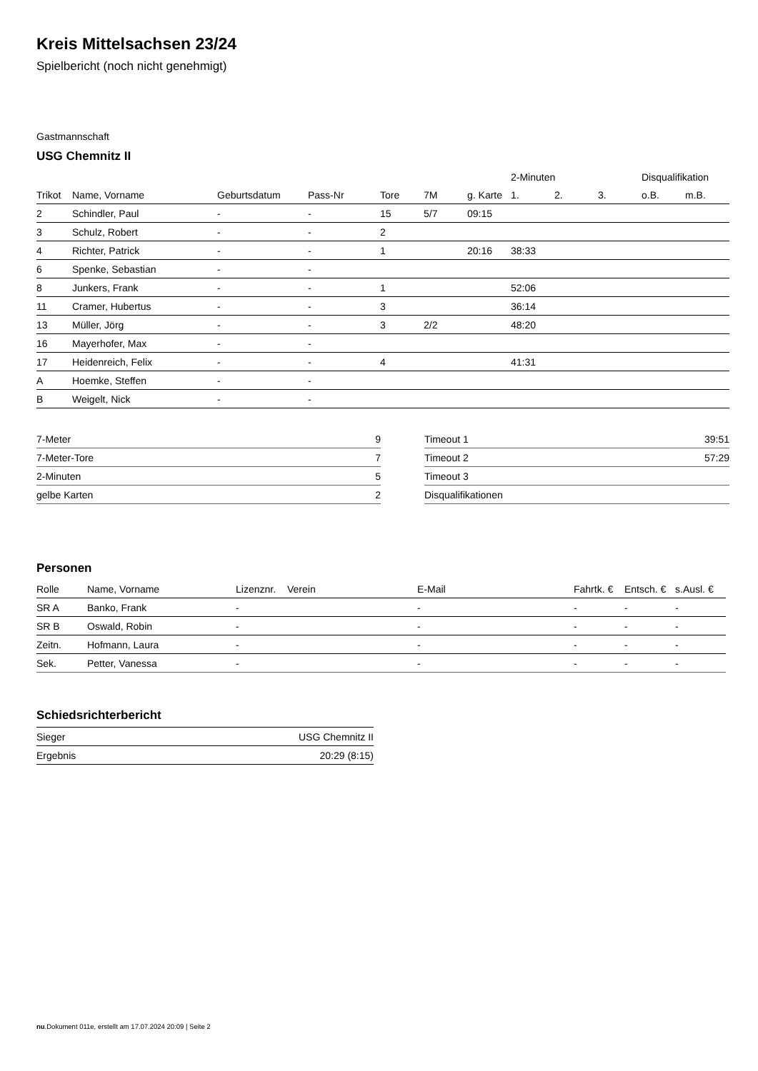Kreis Mittelsachsen 23/24
Spielbericht (noch nicht genehmigt)
Gastmannschaft
USG Chemnitz II
| | | | | | | | 2-Minuten | | | Disqualifikation | |
| --- | --- | --- | --- | --- | --- | --- | --- | --- | --- | --- | --- |
| Trikot | Name, Vorname | Geburtsdatum | Pass-Nr | Tore | 7M | g. Karte | 1. | 2. | 3. | o.B. | m.B. |
| 2 | Schindler, Paul | - | - | 15 | 5/7 | 09:15 | | | | | |
| 3 | Schulz, Robert | - | - | 2 | | | | | | | |
| 4 | Richter, Patrick | - | - | 1 | | 20:16 | 38:33 | | | | |
| 6 | Spenke, Sebastian | - | - | | | | | | | | |
| 8 | Junkers, Frank | - | - | 1 | | | 52:06 | | | | |
| 11 | Cramer, Hubertus | - | - | 3 | | | 36:14 | | | | |
| 13 | Müller, Jörg | - | - | 3 | 2/2 | | 48:20 | | | | |
| 16 | Mayerhofer, Max | - | - | | | | | | | | |
| 17 | Heidenreich, Felix | - | - | 4 | | | 41:31 | | | | |
| A | Hoemke, Steffen | - | - | | | | | | | | |
| B | Weigelt, Nick | - | - | | | | | | | | |
| 7-Meter | 9 |
| 7-Meter-Tore | 7 |
| 2-Minuten | 5 |
| gelbe Karten | 2 |
| Timeout 1 | 39:51 |
| Timeout 2 | 57:29 |
| Timeout 3 | |
| Disqualifikationen | |
Personen
| Rolle | Name, Vorname | Lizenznr. | Verein | E-Mail | Fahrtk. € | Entsch. € | s.Ausl. € |
| --- | --- | --- | --- | --- | --- | --- | --- |
| SR A | Banko, Frank | - | | - | - | - | - |
| SR B | Oswald, Robin | - | | - | - | - | - |
| Zeitn. | Hofmann, Laura | - | | - | - | - | - |
| Sek. | Petter, Vanessa | - | | - | - | - | - |
Schiedsrichterbericht
| Sieger | USG Chemnitz II |
| Ergebnis | 20:29 (8:15) |
nu.Dokument 011e, erstellt am 17.07.2024 20:09 | Seite 2